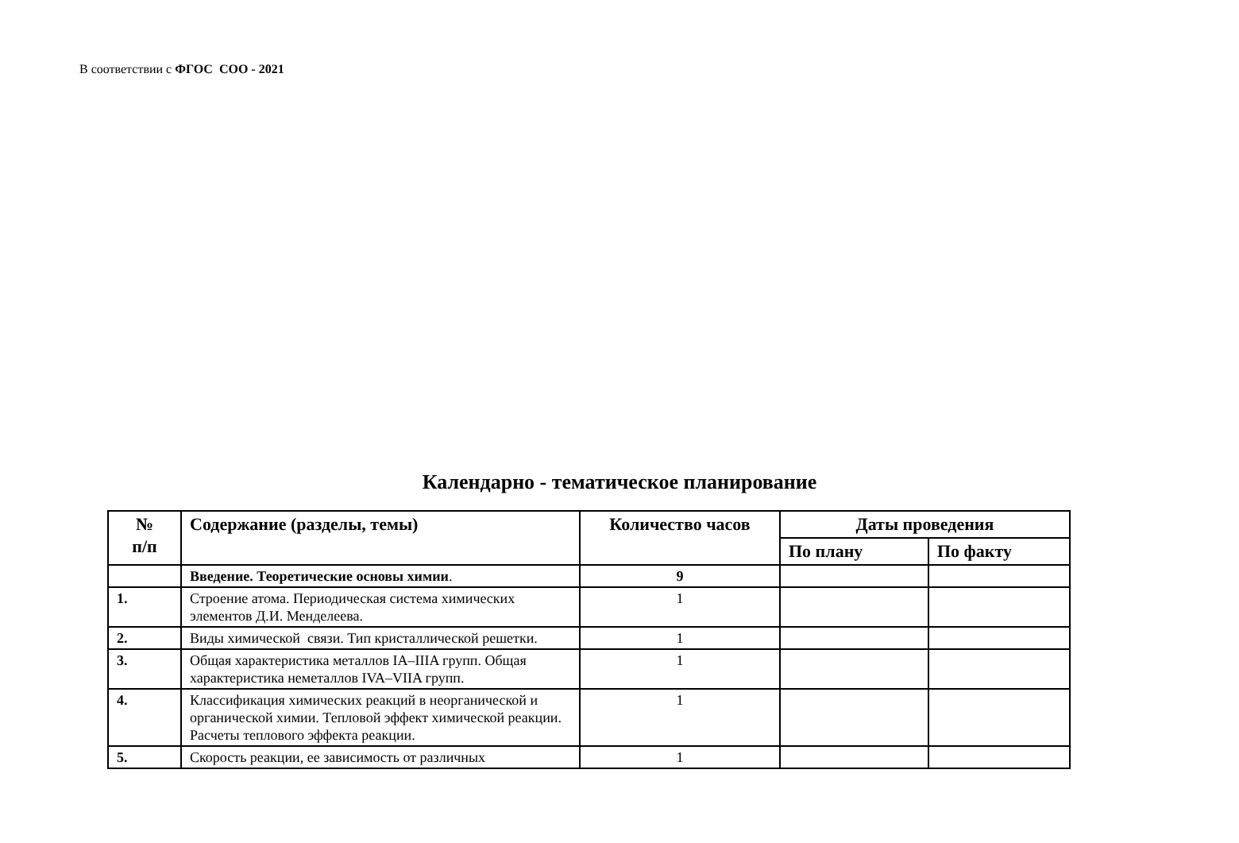В соответствии с ФГОС СОО - 2021
Календарно - тематическое планирование
| № п/п | Содержание (разделы, темы) | Количество часов | Даты проведения | |
| --- | --- | --- | --- | --- |
| | | | По плану | По факту |
| | Введение. Теоретические основы химии . | 9 | | |
| 1. | Строение атома. Периодическая система химических элементов Д.И. Менделеева. | 1 | | |
| 2. | Виды химической связи. Тип кристаллической решетки. | 1 | | |
| 3. | Общая характеристика металлов IA–IIIA групп. Общая характеристика неметаллов IVA–VIIA групп. | 1 | | |
| 4. | Классификация химических реакций в неорганической и органической химии. Тепловой эффект химической реакции. Расчеты теплового эффекта реакции. | 1 | | |
| 5. | Скорость реакции, ее зависимость от различных | 1 | | |